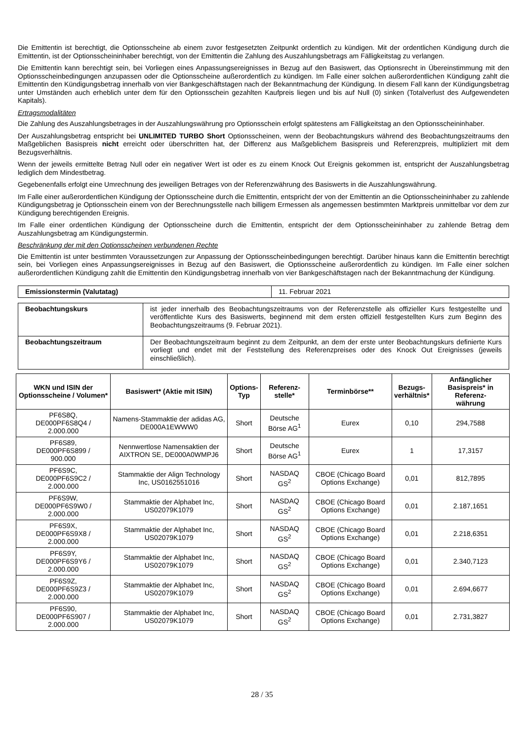Die Emittentin ist berechtigt, die Optionsscheine ab einem zuvor festgesetzten Zeitpunkt ordentlich zu kündigen. Mit der ordentlichen Kündigung durch die Emittentin, ist der Optionsscheininhaber berechtigt, von der Emittentin die Zahlung des Auszahlungsbetrags am Fälligkeitstag zu verlangen.
Die Emittentin kann berechtigt sein, bei Vorliegen eines Anpassungsereignisses in Bezug auf den Basiswert, das Optionsrecht in Übereinstimmung mit den Optionsscheinbedingungen anzupassen oder die Optionsscheine außerordentlich zu kündigen. Im Falle einer solchen außerordentlichen Kündigung zahlt die Emittentin den Kündigungsbetrag innerhalb von vier Bankgeschäftstagen nach der Bekanntmachung der Kündigung. In diesem Fall kann der Kündigungsbetrag unter Umständen auch erheblich unter dem für den Optionsschein gezahlten Kaufpreis liegen und bis auf Null (0) sinken (Totalverlust des Aufgewendeten Kapitals).
Ertragsmodalitäten
Die Zahlung des Auszahlungsbetrages in der Auszahlungswährung pro Optionsschein erfolgt spätestens am Fälligkeitstag an den Optionsscheininhaber.
Der Auszahlungsbetrag entspricht bei UNLIMITED TURBO Short Optionsscheinen, wenn der Beobachtungskurs während des Beobachtungszeitraums den Maßgeblichen Basispreis nicht erreicht oder überschritten hat, der Differenz aus Maßgeblichem Basispreis und Referenzpreis, multipliziert mit dem Bezugsverhältnis.
Wenn der jeweils ermittelte Betrag Null oder ein negativer Wert ist oder es zu einem Knock Out Ereignis gekommen ist, entspricht der Auszahlungsbetrag lediglich dem Mindestbetrag.
Gegebenenfalls erfolgt eine Umrechnung des jeweiligen Betrages von der Referenzwährung des Basiswerts in die Auszahlungswährung.
Im Falle einer außerordentlichen Kündigung der Optionsscheine durch die Emittentin, entspricht der von der Emittentin an die Optionsscheininhaber zu zahlende Kündigungsbetrag je Optionsschein einem von der Berechnungsstelle nach billigem Ermessen als angemessen bestimmten Marktpreis unmittelbar vor dem zur Kündigung berechtigenden Ereignis.
Im Falle einer ordentlichen Kündigung der Optionsscheine durch die Emittentin, entspricht der dem Optionsscheininhaber zu zahlende Betrag dem Auszahlungsbetrag am Kündigungstermin.
Beschränkung der mit den Optionsscheinen verbundenen Rechte
Die Emittentin ist unter bestimmten Voraussetzungen zur Anpassung der Optionsscheinbedingungen berechtigt. Darüber hinaus kann die Emittentin berechtigt sein, bei Vorliegen eines Anpassungsereignisses in Bezug auf den Basiswert, die Optionsscheine außerordentlich zu kündigen. Im Falle einer solchen außerordentlichen Kündigung zahlt die Emittentin den Kündigungsbetrag innerhalb von vier Bankgeschäftstagen nach der Bekanntmachung der Kündigung.
| Emissionstermin (Valutatag) | 11. Februar 2021 |
| Beobachtungskurs | ist jeder innerhalb des Beobachtungszeitraums von der Referenzstelle als offizieller Kurs festgestellte und veröffentlichte Kurs des Basiswerts, beginnend mit dem ersten offiziell festgestellten Kurs zum Beginn des Beobachtungszeitraums (9. Februar 2021). |
| Beobachtungszeitraum | Der Beobachtungszeitraum beginnt zu dem Zeitpunkt, an dem der erste unter Beobachtungskurs definierte Kurs vorliegt und endet mit der Feststellung des Referenzpreises oder des Knock Out Ereignisses (jeweils einschließlich). |
| WKN und ISIN der Optionsscheine / Volumen* | Basiswert* (Aktie mit ISIN) | Options- Typ | Referenz- stelle* | Terminbörse** | Bezugs- verhältnis* | Anfänglicher Basispreis* in Referenz- währung |
| --- | --- | --- | --- | --- | --- | --- |
| PF6S8Q, DE000PF6S8Q4 / 2.000.000 | Namens-Stammaktie der adidas AG, DE000A1EWWW0 | Short | Deutsche Börse AG<sup>1</sup> | Eurex | 0,10 | 294,7588 |
| PF6S89, DE000PF6S899 / 900.000 | Nennwertlose Namensaktien der AIXTRON SE, DE000A0WMPJ6 | Short | Deutsche Börse AG<sup>1</sup> | Eurex | 1 | 17,3157 |
| PF6S9C, DE000PF6S9C2 / 2.000.000 | Stammaktie der Align Technology Inc, US0162551016 | Short | NASDAQ GS<sup>2</sup> | CBOE (Chicago Board Options Exchange) | 0,01 | 812,7895 |
| PF6S9W, DE000PF6S9W0 / 2.000.000 | Stammaktie der Alphabet Inc, US02079K1079 | Short | NASDAQ GS<sup>2</sup> | CBOE (Chicago Board Options Exchange) | 0,01 | 2.187,1651 |
| PF6S9X, DE000PF6S9X8 / 2.000.000 | Stammaktie der Alphabet Inc, US02079K1079 | Short | NASDAQ GS<sup>2</sup> | CBOE (Chicago Board Options Exchange) | 0,01 | 2.218,6351 |
| PF6S9Y, DE000PF6S9Y6 / 2.000.000 | Stammaktie der Alphabet Inc, US02079K1079 | Short | NASDAQ GS<sup>2</sup> | CBOE (Chicago Board Options Exchange) | 0,01 | 2.340,7123 |
| PF6S9Z, DE000PF6S9Z3 / 2.000.000 | Stammaktie der Alphabet Inc, US02079K1079 | Short | NASDAQ GS<sup>2</sup> | CBOE (Chicago Board Options Exchange) | 0,01 | 2.694,6677 |
| PF6S90, DE000PF6S907 / 2.000.000 | Stammaktie der Alphabet Inc, US02079K1079 | Short | NASDAQ GS<sup>2</sup> | CBOE (Chicago Board Options Exchange) | 0,01 | 2.731,3827 |
28 / 35